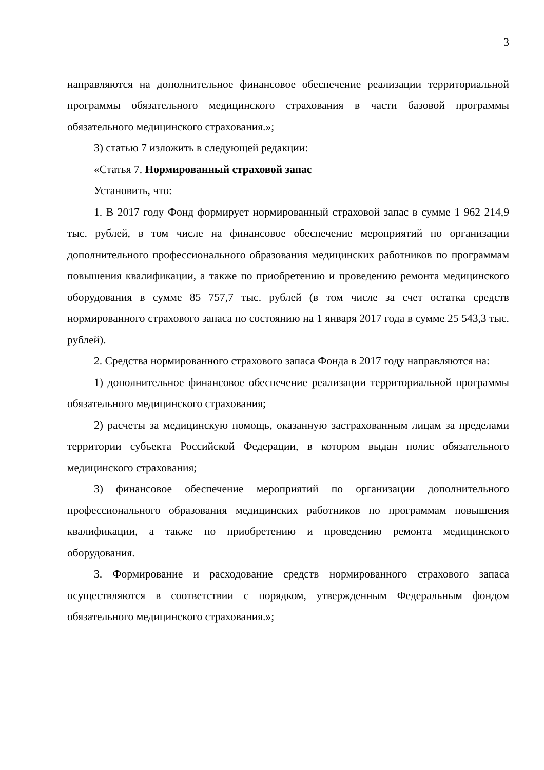3
направляются на дополнительное финансовое обеспечение реализации территориальной программы обязательного медицинского страхования в части базовой программы обязательного медицинского страхования.»;
3) статью 7 изложить в следующей редакции:
«Статья 7. Нормированный страховой запас
Установить, что:
1. В 2017 году Фонд формирует нормированный страховой запас в сумме 1 962 214,9 тыс. рублей, в том числе на финансовое обеспечение мероприятий по организации дополнительного профессионального образования медицинских работников по программам повышения квалификации, а также по приобретению и проведению ремонта медицинского оборудования в сумме 85 757,7 тыс. рублей (в том числе за счет остатка средств нормированного страхового запаса по состоянию на 1 января 2017 года в сумме 25 543,3 тыс. рублей).
2. Средства нормированного страхового запаса Фонда в 2017 году направляются на:
1) дополнительное финансовое обеспечение реализации территориальной программы обязательного медицинского страхования;
2) расчеты за медицинскую помощь, оказанную застрахованным лицам за пределами территории субъекта Российской Федерации, в котором выдан полис обязательного медицинского страхования;
3) финансовое обеспечение мероприятий по организации дополнительного профессионального образования медицинских работников по программам повышения квалификации, а также по приобретению и проведению ремонта медицинского оборудования.
3. Формирование и расходование средств нормированного страхового запаса осуществляются в соответствии с порядком, утвержденным Федеральным фондом обязательного медицинского страхования.»;